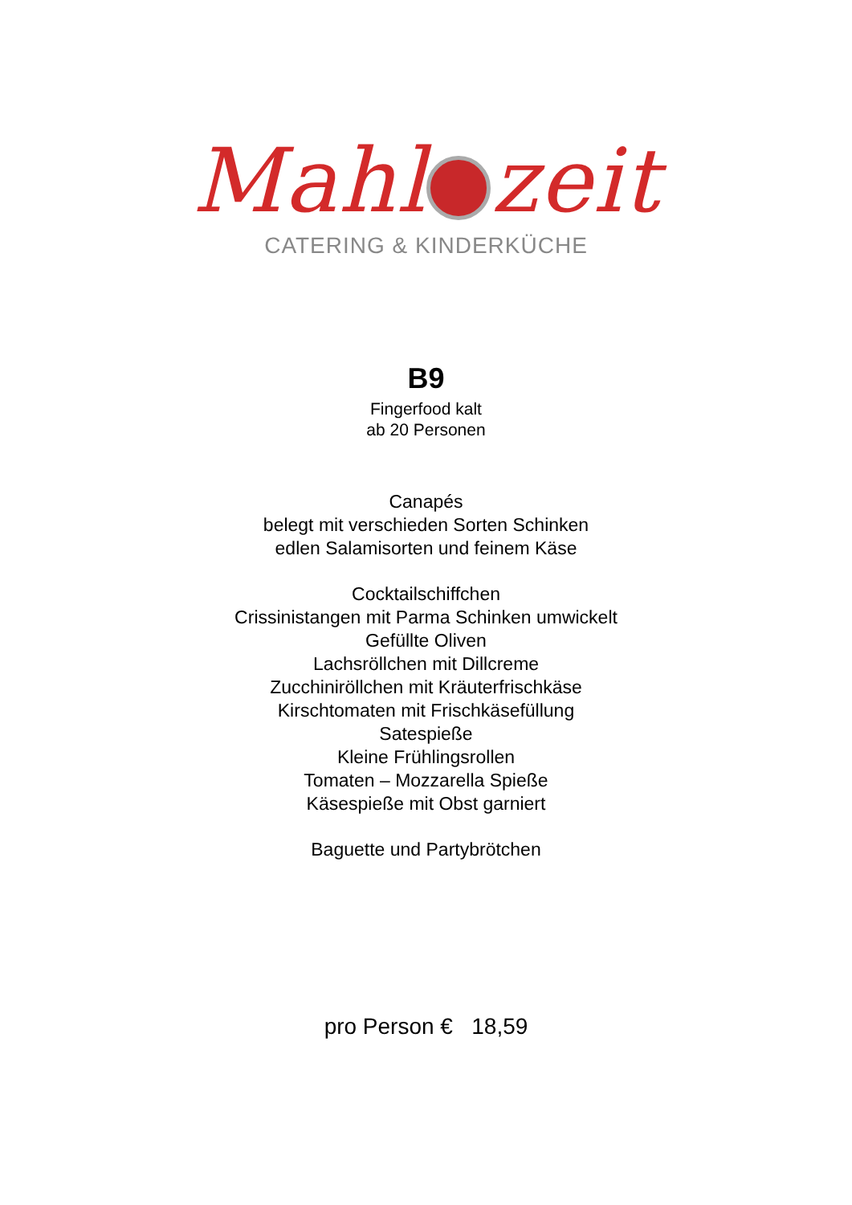Mahl zeit
CATERING & KINDERKÜCHE
B9
Fingerfood kalt
ab 20 Personen
Canapés
belegt mit verschieden Sorten Schinken
edlen Salamisorten und feinem Käse
Cocktailschiffchen
Crissinistangen mit Parma Schinken umwickelt
Gefüllte Oliven
Lachsröllchen mit Dillcreme
Zucchiniröllchen mit Kräuterfrischkäse
Kirschtomaten mit Frischkäsefüllung
Satespieße
Kleine Frühlingsrollen
Tomaten – Mozzarella Spieße
Käsespieße mit Obst garniert
Baguette und Partybrötchen
pro Person € 18,59